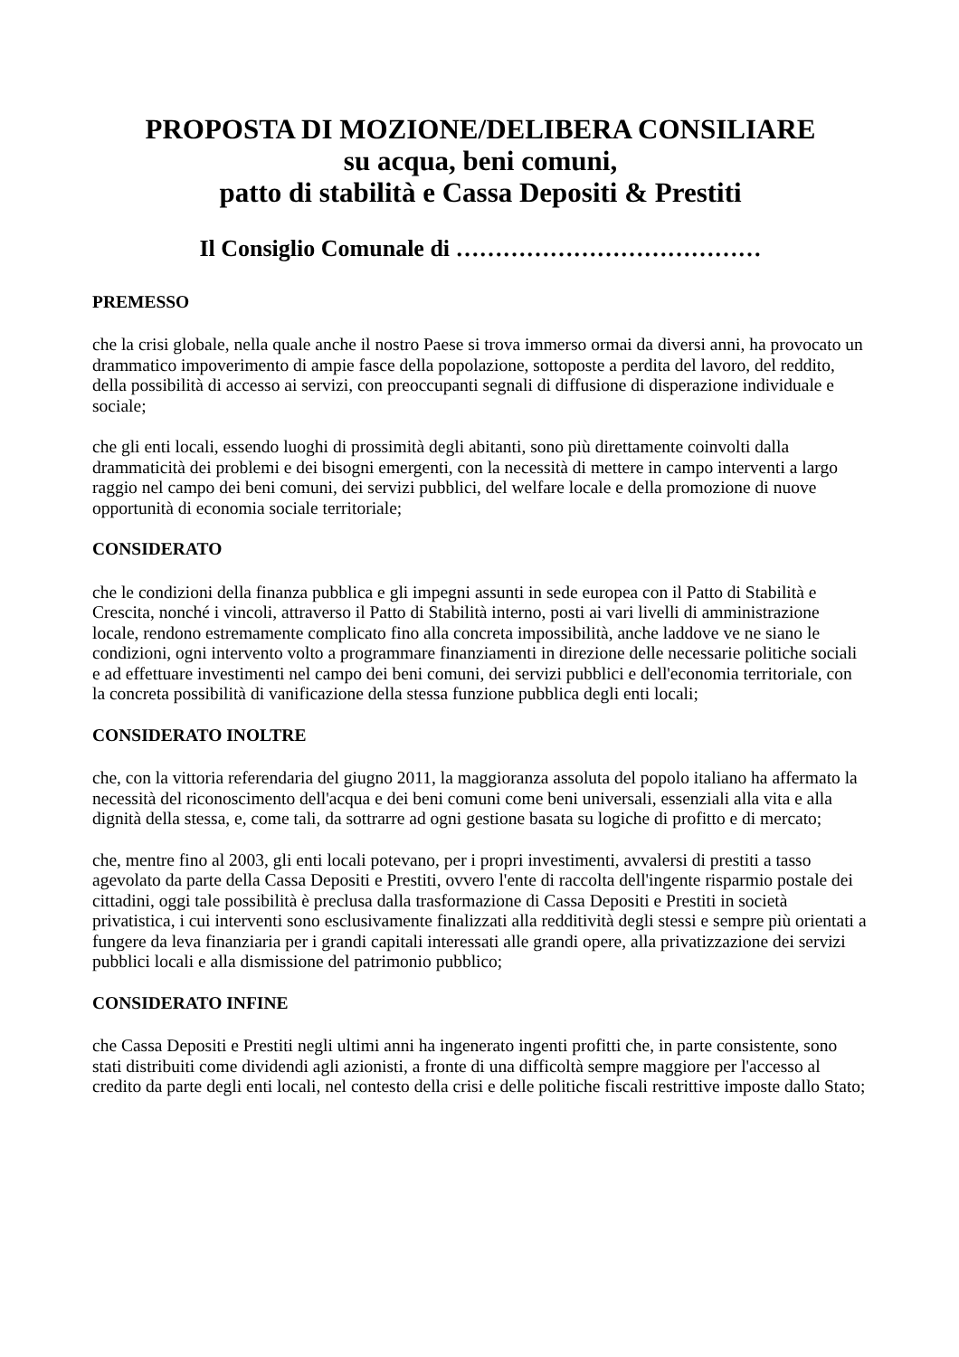PROPOSTA DI MOZIONE/DELIBERA CONSILIARE
su acqua, beni comuni,
patto di stabilità e Cassa Depositi & Prestiti
Il Consiglio Comunale di …………………………………
PREMESSO
che la crisi globale, nella quale anche il nostro Paese si trova immerso ormai da diversi anni, ha provocato un drammatico impoverimento di ampie fasce della popolazione, sottoposte a perdita del lavoro, del reddito, della possibilità di accesso ai servizi, con preoccupanti segnali di diffusione di disperazione individuale e sociale;
che gli enti locali, essendo luoghi di prossimità degli abitanti, sono più direttamente coinvolti dalla drammaticità dei problemi e dei bisogni emergenti, con la necessità di mettere in campo interventi a largo raggio nel campo dei beni comuni, dei servizi pubblici, del welfare locale e della promozione di nuove opportunità di economia sociale territoriale;
CONSIDERATO
che le condizioni della finanza pubblica e gli impegni assunti in sede europea con il Patto di Stabilità e Crescita, nonché i vincoli, attraverso il Patto di Stabilità interno, posti ai vari livelli di amministrazione locale, rendono estremamente complicato fino alla concreta impossibilità, anche laddove ve ne siano le condizioni, ogni intervento volto a programmare finanziamenti in direzione delle necessarie politiche sociali e ad effettuare investimenti nel campo dei beni comuni, dei servizi pubblici e dell'economia territoriale, con la concreta possibilità di vanificazione della stessa funzione pubblica degli enti locali;
CONSIDERATO INOLTRE
che, con la vittoria referendaria del giugno 2011, la maggioranza assoluta del popolo italiano ha affermato la necessità del riconoscimento dell'acqua e dei beni comuni come beni universali, essenziali alla vita e alla dignità della stessa, e, come tali, da sottrarre ad ogni gestione basata su logiche di profitto e di mercato;
che, mentre fino al 2003, gli enti locali potevano, per i propri investimenti, avvalersi di prestiti a tasso agevolato da parte della Cassa Depositi e Prestiti, ovvero l'ente di raccolta dell'ingente risparmio postale dei cittadini, oggi tale possibilità è preclusa dalla trasformazione di Cassa Depositi e Prestiti in società privatistica, i cui interventi sono esclusivamente finalizzati alla redditività degli stessi e sempre più orientati a fungere da leva finanziaria per i grandi capitali interessati alle grandi opere, alla privatizzazione dei servizi pubblici locali e alla dismissione del patrimonio pubblico;
CONSIDERATO INFINE
che Cassa Depositi e Prestiti negli ultimi anni ha ingenerato ingenti profitti che, in parte consistente, sono stati distribuiti come dividendi agli azionisti, a fronte di una difficoltà sempre maggiore per l'accesso al credito da parte degli enti locali, nel contesto della crisi e delle politiche fiscali restrittive imposte dallo Stato;